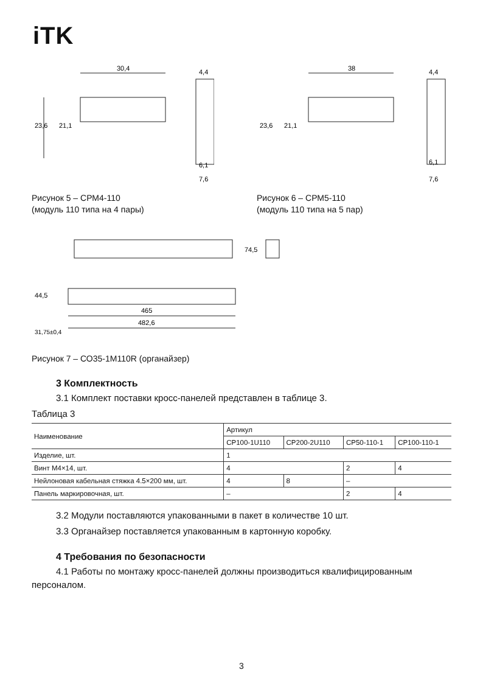iTK
30,4
4,4
23,6
21,1
6,1
7,6
Рисунок 5 – СРМ4-110
(модуль 110 типа на 4 пары)
38
4,4
23,6
21,1
6,1
7,6
Рисунок 6 – СРМ5-110
(модуль 110 типа на 5 пар)
74,5
44,5
465
482,6
31,75±0,4
Рисунок 7 – СО35-1М110R (органайзер)
3 Комплектность
3.1 Комплект поставки кросс-панелей представлен в таблице 3.
Таблица 3
| Наименование | Артикул | | | |
| --- | --- | --- | --- | --- |
| | CP100-1U110 | CP200-2U110 | CP50-110-1 | CP100-110-1 |
| Изделие, шт. | 1 | | | |
| Винт М4×14, шт. | 4 | | 2 | 4 |
| Нейлоновая кабельная стяжка 4.5×200 мм, шт. | 4 | 8 | – | |
| Панель маркировочная, шт. | – | | 2 | 4 |
3.2 Модули поставляются упакованными в пакет в количестве 10 шт.
3.3 Органайзер поставляется упакованным в картонную коробку.
4 Требования по безопасности
4.1 Работы по монтажу кросс-панелей должны производиться квалифицированным персоналом.
3